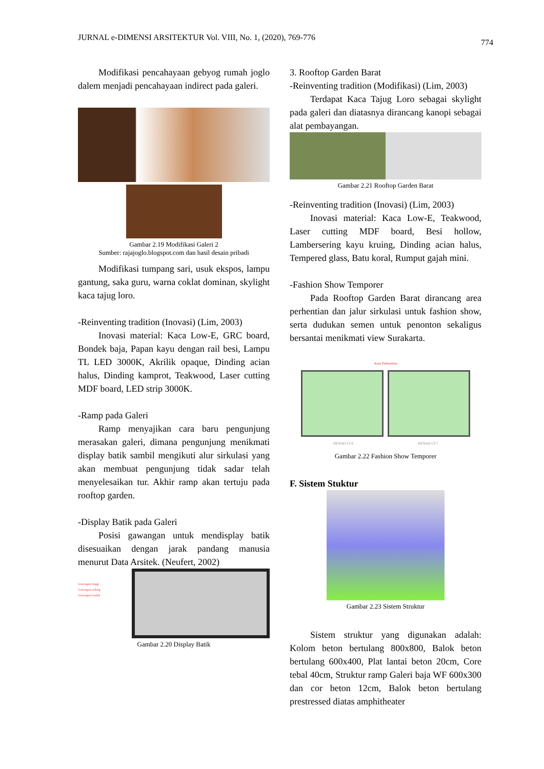JURNAL e-DIMENSI ARSITEKTUR Vol. VIII, No. 1, (2020), 769-776 774
Modifikasi pencahayaan gebyog rumah joglo dalem menjadi pencahayaan indirect pada galeri.
Gambar 2.19 Modifikasi Galeri 2
Sumber: rajajoglo.blogspot.com dan hasil desain pribadi
Modifikasi tumpang sari, usuk ekspos, lampu gantung, saka guru, warna coklat dominan, skylight kaca tajug loro.
-Reinventing tradition (Inovasi) (Lim, 2003)
Inovasi material: Kaca Low-E, GRC board, Bondek baja, Papan kayu dengan rail besi, Lampu TL LED 3000K, Akrilik opaque, Dinding acian halus, Dinding kamprot, Teakwood, Laser cutting MDF board, LED strip 3000K.
-Ramp pada Galeri
Ramp menyajikan cara baru pengunjung merasakan galeri, dimana pengunjung menikmati display batik sambil mengikuti alur sirkulasi yang akan membuat pengunjung tidak sadar telah menyelesaikan tur. Akhir ramp akan tertuju pada rooftop garden.
-Display Batik pada Galeri
Posisi gawangan untuk mendisplay batik disesuaikan dengan jarak pandang manusia menurut Data Arsitek. (Neufert, 2002)
Gawangan tinggi
Gawangan sedang
Gawangan rendah
Gambar 2.20 Display Batik
3. Rooftop Garden Barat
-Reinventing tradition (Modifikasi) (Lim, 2003)
Terdapat Kaca Tajug Loro sebagai skylight pada galeri dan diatasnya dirancang kanopi sebagai alat pembayangan.
Gambar 2.21 Rooftop Garden Barat
-Reinventing tradition (Inovasi) (Lim, 2003)
Inovasi material: Kaca Low-E, Teakwood, Laser cutting MDF board, Besi hollow, Lambersering kayu kruing, Dinding acian halus, Tempered glass, Batu koral, Rumput gajah mini.
-Fashion Show Temporer
Pada Rooftop Garden Barat dirancang area perhentian dan jalur sirkulasi untuk fashion show, serta dudukan semen untuk penonton sekaligus bersantai menikmati view Surakarta.
Area Perhentian
DENAH LT.6 DENAH LT.7
Gambar 2.22 Fashion Show Temporer
F. Sistem Stuktur
Gambar 2.23 Sistem Struktur
Sistem struktur yang digunakan adalah: Kolom beton bertulang 800x800, Balok beton bertulang 600x400, Plat lantai beton 20cm, Core tebal 40cm, Struktur ramp Galeri baja WF 600x300 dan cor beton 12cm, Balok beton bertulang prestressed diatas amphitheater